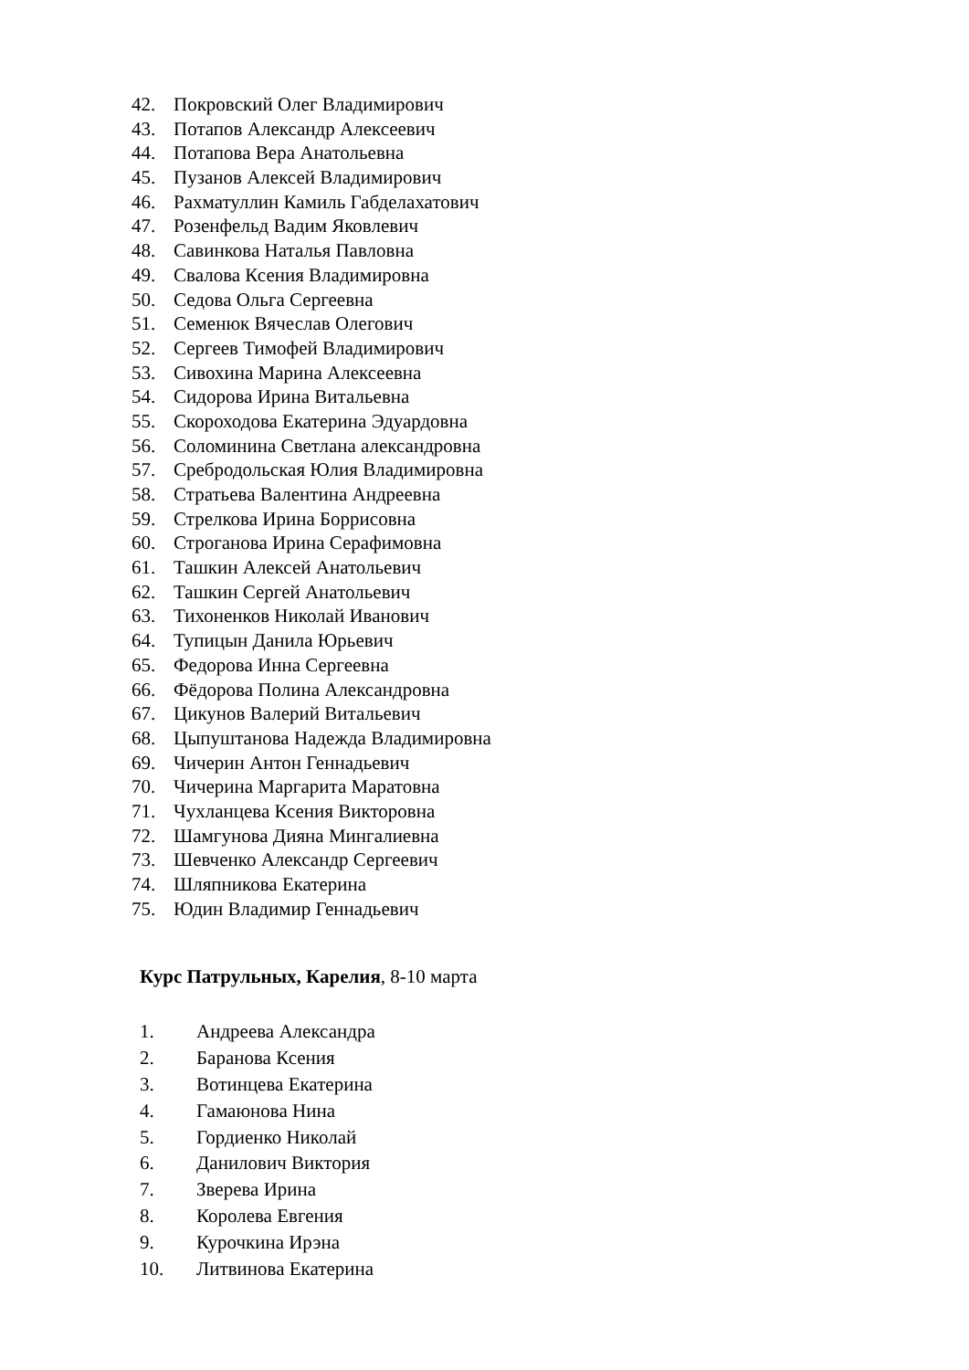42. Покровский Олег Владимирович
43. Потапов Александр Алексеевич
44. Потапова Вера Анатольевна
45. Пузанов Алексей Владимирович
46. Рахматуллин Камиль Габделахатович
47. Розенфельд Вадим Яковлевич
48. Савинкова Наталья Павловна
49. Свалова Ксения Владимировна
50. Седова Ольга Сергеевна
51. Семенюк Вячеслав Олегович
52. Сергеев Тимофей Владимирович
53. Сивохина Марина Алексеевна
54. Сидорова Ирина Витальевна
55. Скороходова Екатерина Эдуардовна
56. Соломинина Светлана александровна
57. Сребродольская Юлия Владимировна
58. Стратьева Валентина Андреевна
59. Стрелкова Ирина Боррисовна
60. Строганова Ирина Серафимовна
61. Ташкин Алексей Анатольевич
62. Ташкин Сергей Анатольевич
63. Тихоненков Николай Иванович
64. Тупицын Данила Юрьевич
65. Федорова Инна Сергеевна
66. Фёдорова Полина Александровна
67. Цикунов Валерий Витальевич
68. Цыпуштанова Надежда Владимировна
69. Чичерин Антон Геннадьевич
70. Чичерина Маргарита Маратовна
71. Чухланцева Ксения Викторовна
72. Шамгунова Дияна Мингалиевна
73. Шевченко Александр Сергеевич
74. Шляпникова Екатерина
75. Юдин Владимир Геннадьевич
Курс Патрульных, Карелия, 8-10 марта
1. Андреева Александра
2. Баранова Ксения
3. Вотинцева Екатерина
4. Гамаюнова Нина
5. Гордиенко Николай
6. Данилович Виктория
7. Зверева Ирина
8. Королева Евгения
9. Курочкина Ирэна
10. Литвинова Екатерина